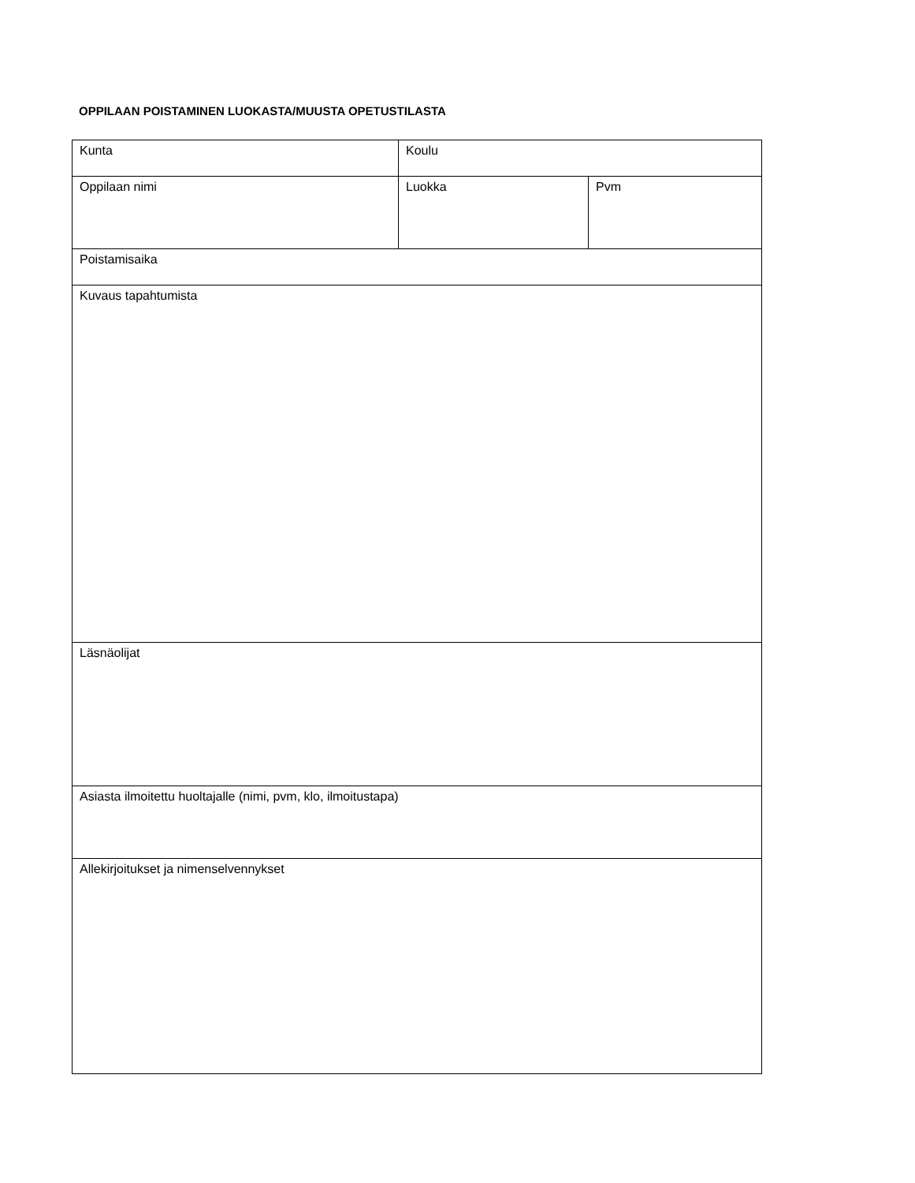OPPILAAN POISTAMINEN LUOKASTA/MUUSTA OPETUSTILASTA
| Kunta | Koulu | |
| Oppilaan nimi | Luokka | Pvm |
| Poistamisaika | | |
| Kuvaus tapahtumista | | |
| Läsnäolijat | | |
| Asiasta ilmoitettu huoltajalle (nimi, pvm, klo, ilmoitustapa) | | |
| Allekirjoitukset ja nimenselvennykset | | |